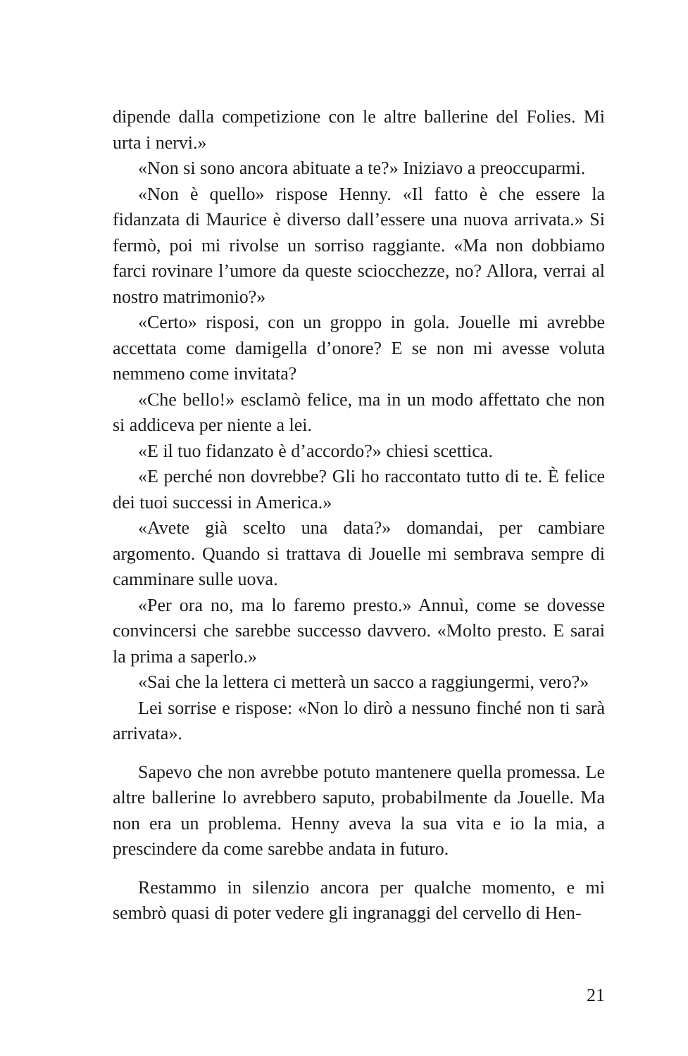dipende dalla competizione con le altre ballerine del Folies. Mi urta i nervi.»
«Non si sono ancora abituate a te?» Iniziavo a preoccuparmi.
«Non è quello» rispose Henny. «Il fatto è che essere la fidanzata di Maurice è diverso dall’essere una nuova arrivata.» Si fermò, poi mi rivolse un sorriso raggiante. «Ma non dobbiamo farci rovinare l’umore da queste sciocchezze, no? Allora, verrai al nostro matrimonio?»
«Certo» risposi, con un groppo in gola. Jouelle mi avrebbe accettata come damigella d’onore? E se non mi avesse voluta nemmeno come invitata?
«Che bello!» esclamò felice, ma in un modo affettato che non si addiceva per niente a lei.
«E il tuo fidanzato è d’accordo?» chiesi scettica.
«E perché non dovrebbe? Gli ho raccontato tutto di te. È felice dei tuoi successi in America.»
«Avete già scelto una data?» domandai, per cambiare argomento. Quando si trattava di Jouelle mi sembrava sempre di camminare sulle uova.
«Per ora no, ma lo faremo presto.» Annuì, come se dovesse convincersi che sarebbe successo davvero. «Molto presto. E sarai la prima a saperlo.»
«Sai che la lettera ci metterà un sacco a raggiungermi, vero?»
Lei sorrise e rispose: «Non lo dirò a nessuno finché non ti sarà arrivata».
Sapevo che non avrebbe potuto mantenere quella promessa. Le altre ballerine lo avrebbero saputo, probabilmente da Jouelle. Ma non era un problema. Henny aveva la sua vita e io la mia, a prescindere da come sarebbe andata in futuro.
Restammo in silenzio ancora per qualche momento, e mi sembrò quasi di poter vedere gli ingranaggi del cervello di Hen-
21